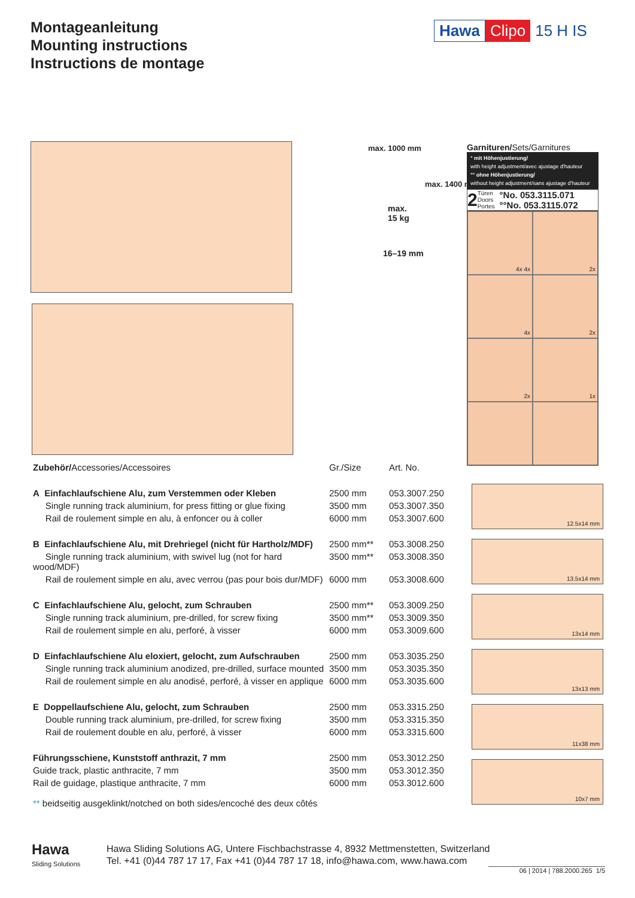Montageanleitung
Mounting instructions
Instructions de montage
Hawa Clipo 15 H IS
max. 1000 mm
max.
15 kg
max. 1400 mm
16–19 mm
Garnituren/Sets/Garnitures
° mit Höhenjustierung/
with height adjustment/avec ajustage d'hauteur
°° ohne Höhenjustierung/
without height adjustment/sans ajustage d'hauteur
2 Türen
Doors
Portes °No. 053.3115.071
°°No. 053.3115.072
4x 4x
2x
4x
2x
2x
1x
| Zubehör/ Accessories/Accessoires | Gr./Size | Art. No. |
| --- | --- | --- |
| A Einfachlaufschiene Alu, zum Verstemmen oder Kleben | 2500 mm | 053.3007.250 |
| Single running track aluminium, for press fitting or glue fixing | 3500 mm | 053.3007.350 |
| Rail de roulement simple en alu, à enfoncer ou à coller | 6000 mm | 053.3007.600 |
| B Einfachlaufschiene Alu, mit Drehriegel (nicht für Hartholz/MDF) | 2500 mm** | 053.3008.250 |
| Single running track aluminium, with swivel lug (not for hard wood/MDF) | 3500 mm** | 053.3008.350 |
| Rail de roulement simple en alu, avec verrou (pas pour bois dur/MDF) | 6000 mm | 053.3008.600 |
| C Einfachlaufschiene Alu, gelocht, zum Schrauben | 2500 mm** | 053.3009.250 |
| Single running track aluminium, pre-drilled, for screw fixing | 3500 mm** | 053.3009.350 |
| Rail de roulement simple en alu, perforé, à visser | 6000 mm | 053.3009.600 |
| D Einfachlaufschiene Alu eloxiert, gelocht, zum Aufschrauben | 2500 mm | 053.3035.250 |
| Single running track aluminium anodized, pre-drilled, surface mounted | 3500 mm | 053.3035.350 |
| Rail de roulement simple en alu anodisé, perforé, à visser en applique | 6000 mm | 053.3035.600 |
| E Doppellaufschiene Alu, gelocht, zum Schrauben | 2500 mm | 053.3315.250 |
| Double running track aluminium, pre-drilled, for screw fixing | 3500 mm | 053.3315.350 |
| Rail de roulement double en alu, perforé, à visser | 6000 mm | 053.3315.600 |
| Führungsschiene, Kunststoff anthrazit, 7 mm | 2500 mm | 053.3012.250 |
| Guide track, plastic anthracite, 7 mm | 3500 mm | 053.3012.350 |
| Rail de guidage, plastique anthracite, 7 mm | 6000 mm | 053.3012.600 |
** beidseitig ausgeklinkt/notched on both sides/encoché des deux côtés
12.5x14 mm
13.5x14 mm
13x14 mm
13x13 mm
11x38 mm
10x7 mm
Hawa
Sliding Solutions
Hawa Sliding Solutions AG, Untere Fischbachstrasse 4, 8932 Mettmenstetten, Switzerland
Tel. +41 (0)44 787 17 17, Fax +41 (0)44 787 17 18, info@hawa.com, www.hawa.com
06 | 2014 | 788.2000.265 1/5